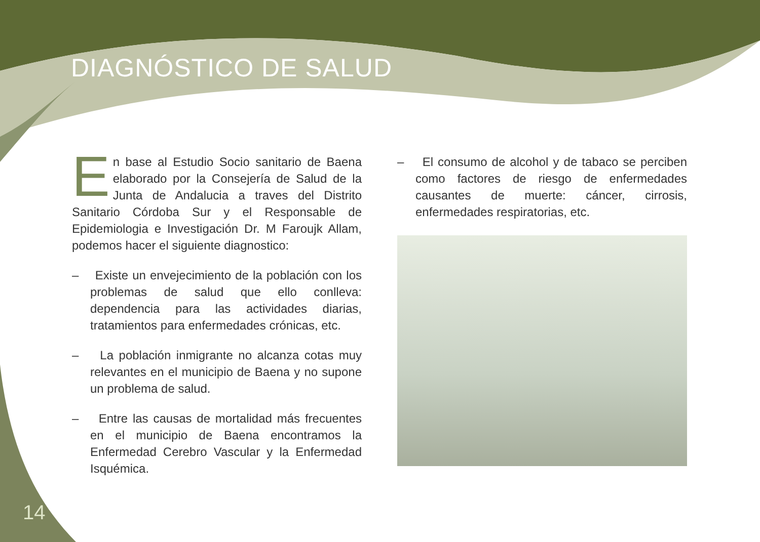DIAGNÓSTICO DE SALUD
En base al Estudio Socio sanitario de Baena elaborado por la Consejería de Salud de la Junta de Andalucia a traves del Distrito Sanitario Córdoba Sur y el Responsable de Epidemiologia e Investigación Dr. M Faroujk Allam, podemos hacer el siguiente diagnostico:
– Existe un envejecimiento de la población con los problemas de salud que ello conlleva: dependencia para las actividades diarias, tratamientos para enfermedades crónicas, etc.
– La población inmigrante no alcanza cotas muy relevantes en el municipio de Baena y no supone un problema de salud.
– Entre las causas de mortalidad más frecuentes en el municipio de Baena encontramos la Enfermedad Cerebro Vascular y la Enfermedad Isquémica.
– El consumo de alcohol y de tabaco se perciben como factores de riesgo de enfermedades causantes de muerte: cáncer, cirrosis, enfermedades respiratorias, etc.
14